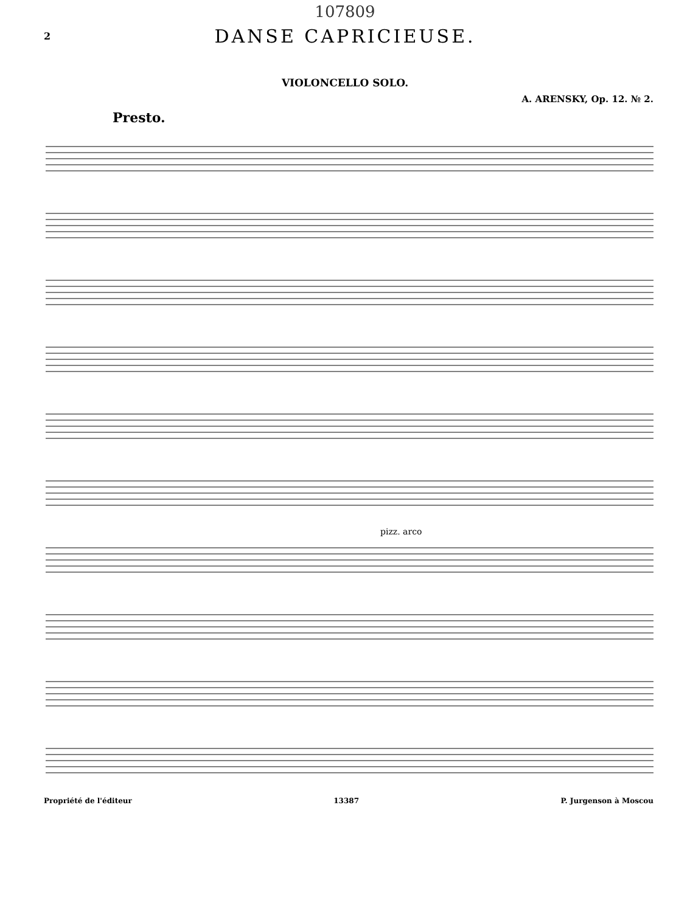107809
2
DANSE CAPRICIEUSE.
VIOLONCELLO SOLO.
A. ARENSKY, Op. 12. № 2.
Presto.
pizz. arco
Propriété de l'éditeur 13387 P. Jurgenson à Moscou